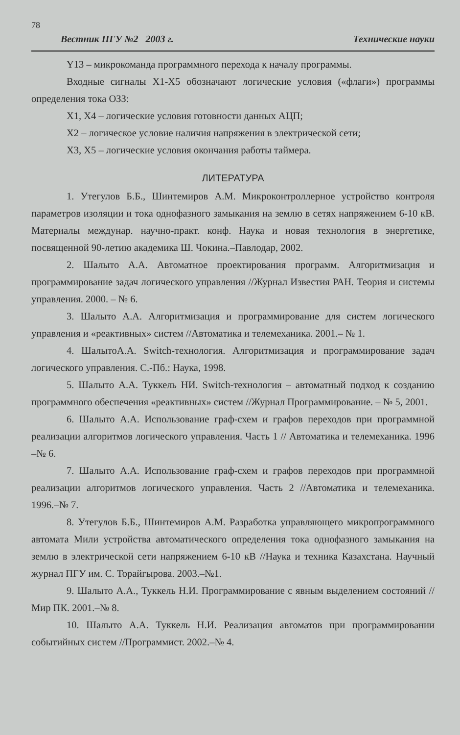78
Вестник ПГУ №2 2003 г. Технические науки
Y13 – микрокоманда программного перехода к началу программы.
Входные сигналы X1-X5 обозначают логические условия («флаги») программы определения тока ОЗЗ:
X1, X4 – логические условия готовности данных АЦП;
X2 – логическое условие наличия напряжения в электрической сети;
X3, X5 – логические условия окончания работы таймера.
ЛИТЕРАТУРА
1. Утегулов Б.Б., Шинтемиров А.М. Микроконтроллерное устройство контроля параметров изоляции и тока однофазного замыкания на землю в сетях напряжением 6-10 кВ. Материалы междунар. научно-практ. конф. Наука и новая технология в энергетике, посвященной 90-летию академика Ш. Чокина.–Павлодар, 2002.
2. Шалыто А.А. Автоматное проектирования программ. Алгоритмизация и программирование задач логического управления //Журнал Известия РАН. Теория и системы управления. 2000. – № 6.
3. Шалыто А.А. Алгоритмизация и программирование для систем логического управления и «реактивных» систем //Автоматика и телемеханика. 2001.– № 1.
4. ШалытоА.А. Switch-технология. Алгоритмизация и программирование задач логического управления. С.-Пб.: Наука, 1998.
5. Шалыто А.А. Туккель НИ. Switch-технология – автоматный подход к созданию программного обеспечения «реактивных» систем //Журнал Программирование. – № 5, 2001.
6. Шалыто А.А. Использование граф-схем и графов переходов при программной реализации алгоритмов логического управления. Часть 1 // Автоматика и телемеханика. 1996 –№ 6.
7. Шалыто А.А. Использование граф-схем и графов переходов при программной реализации алгоритмов логического управления. Часть 2 //Автоматика и телемеханика. 1996.–№ 7.
8. Утегулов Б.Б., Шинтемиров А.М. Разработка управляющего микропрограммного автомата Мили устройства автоматического определения тока однофазного замыкания на землю в электрической сети напряжением 6-10 кВ //Наука и техника Казахстана. Научный журнал ПГУ им. С. Торайгырова. 2003.–№1.
9. Шалыто А.А., Туккель Н.И. Программирование с явным выделением состояний //Мир ПК. 2001.–№ 8.
10. Шалыто А.А. Туккель Н.И. Реализация автоматов при программировании событийных систем //Программист. 2002.–№ 4.